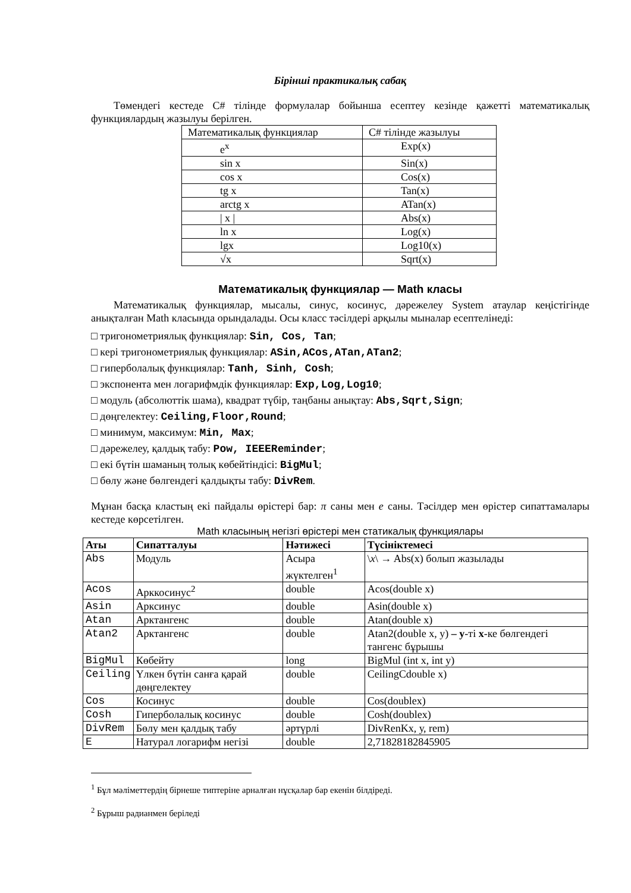Бірінші практикалық сабақ
Төмендегі кестеде С# тілінде формулалар бойынша есептеу кезінде қажетті математикалық функциялардың жазылуы берілген.
| Математикалық функциялар | С# тілінде жазылуы |
| e<sup>x</sup> | Exp(x) |
| sin x | Sin(x) |
| cos x | Cos(x) |
| tg x | Tan(x) |
| arctg x | ATan(x) |
| / x / | Abs(x) |
| ln x | Log(x) |
| lgx | Log10(x) |
| √x | Sqrt(x) |
Математикалық функциялар — Math класы
Математикалық функциялар, мысалы, синус, косинус, дәрежелеу System атаулар кеңістігінде анықталған Math класында орындалады. Осы класс тәсілдері арқылы мыналар есептелінеді:
□ тригонометриялық функциялар: Sin, Cos, Tan;
□ кері тригонометриялық функциялар: ASin,ACos,ATan,ATan2;
□ гиперболалық функциялар: Tanh, Sinh, Cosh;
□ экспонента мен логарифмдік функциялар: Exp,Log,Log10;
□ модуль (абсолюттік шама), квадрат түбір, таңбаны анықтау: Abs,Sqrt,Sign;
□ дөңгелектеу: Ceiling,Floor,Round;
□ минимум, максимум: Min, Max;
□ дәрежелеу, қалдық табу: Pow, IEEEReminder;
□ екі бүтін шаманың толық көбейтіндісі: BigMul;
□ бөлу және бөлгендегі қалдықты табу: DivRem.
Мұнан басқа кластың екі пайдалы өрістері бар: π саны мен е саны. Тәсілдер мен өрістер сипаттамалары кестеде көрсетілген.
Math класының негізгі өрістері мен статикалық функциялары
| Аты | Сипатталуы | Нәтижесі | Түсініктемесі |
| --- | --- | --- | --- |
| Abs | Модуль | Асыра жүктелген<sup>1</sup> | \ x \ → Abs(x) болып жазылады |
| Acos | Арккосинус<sup>2</sup> | double | Acos(double x) |
| Asin | Арксинус | double | Asin(double x) |
| Atan | Арктангенс | double | Atan(double x) |
| Atan2 | Арктангенс | double | Atan2(double x, y) – у -ті х -ке бөлгендегі тангенс бұрышы |
| BigMul | Көбейту | long | BigMul (int x, int y) |
| Ceiling | Үлкен бүтін санға қарай дөңгелектеу | double | CeilingCdouble x) |
| Cos | Косинус | double | Cos(doublex) |
| Cosh | Гиперболалық косинус | double | Cosh(doublex) |
| DivRem | Бөлу мен қалдық табу | әртүрлі | DivRenKx, у, rem) |
| E | Натурал логарифм негізі | double | 2,71828182845905 |
<sup>1</sup> Бұл мәліметтердің бірнеше типтеріне арналған нұсқалар бар екенін білдіреді.
<sup>2</sup> Бұрыш радианмен беріледі